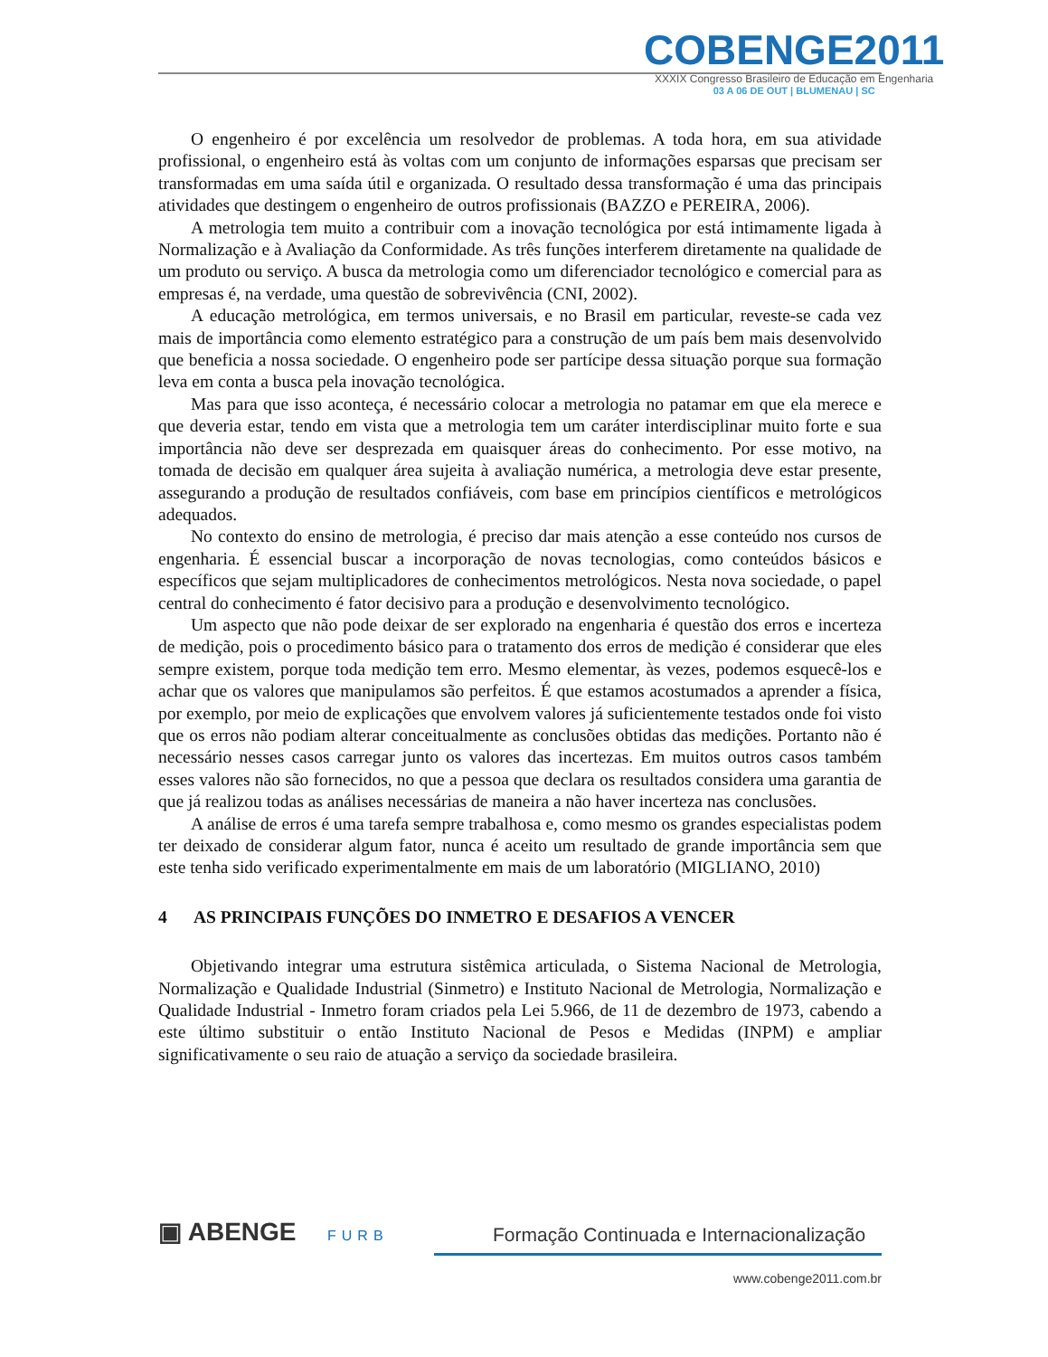COBENGE2011
XXXIX Congresso Brasileiro de Educação em Engenharia
03 A 06 DE OUT | BLUMENAU | SC
O engenheiro é por excelência um resolvedor de problemas. A toda hora, em sua atividade profissional, o engenheiro está às voltas com um conjunto de informações esparsas que precisam ser transformadas em uma saída útil e organizada. O resultado dessa transformação é uma das principais atividades que destingem o engenheiro de outros profissionais (BAZZO e PEREIRA, 2006).
A metrologia tem muito a contribuir com a inovação tecnológica por está intimamente ligada à Normalização e à Avaliação da Conformidade. As três funções interferem diretamente na qualidade de um produto ou serviço. A busca da metrologia como um diferenciador tecnológico e comercial para as empresas é, na verdade, uma questão de sobrevivência (CNI, 2002).
A educação metrológica, em termos universais, e no Brasil em particular, reveste-se cada vez mais de importância como elemento estratégico para a construção de um país bem mais desenvolvido que beneficia a nossa sociedade. O engenheiro pode ser partícipe dessa situação porque sua formação leva em conta a busca pela inovação tecnológica.
Mas para que isso aconteça, é necessário colocar a metrologia no patamar em que ela merece e que deveria estar, tendo em vista que a metrologia tem um caráter interdisciplinar muito forte e sua importância não deve ser desprezada em quaisquer áreas do conhecimento. Por esse motivo, na tomada de decisão em qualquer área sujeita à avaliação numérica, a metrologia deve estar presente, assegurando a produção de resultados confiáveis, com base em princípios científicos e metrológicos adequados.
No contexto do ensino de metrologia, é preciso dar mais atenção a esse conteúdo nos cursos de engenharia. É essencial buscar a incorporação de novas tecnologias, como conteúdos básicos e específicos que sejam multiplicadores de conhecimentos metrológicos. Nesta nova sociedade, o papel central do conhecimento é fator decisivo para a produção e desenvolvimento tecnológico.
Um aspecto que não pode deixar de ser explorado na engenharia é questão dos erros e incerteza de medição, pois o procedimento básico para o tratamento dos erros de medição é considerar que eles sempre existem, porque toda medição tem erro. Mesmo elementar, às vezes, podemos esquecê-los e achar que os valores que manipulamos são perfeitos. É que estamos acostumados a aprender a física, por exemplo, por meio de explicações que envolvem valores já suficientemente testados onde foi visto que os erros não podiam alterar conceitualmente as conclusões obtidas das medições. Portanto não é necessário nesses casos carregar junto os valores das incertezas. Em muitos outros casos também esses valores não são fornecidos, no que a pessoa que declara os resultados considera uma garantia de que já realizou todas as análises necessárias de maneira a não haver incerteza nas conclusões.
A análise de erros é uma tarefa sempre trabalhosa e, como mesmo os grandes especialistas podem ter deixado de considerar algum fator, nunca é aceito um resultado de grande importância sem que este tenha sido verificado experimentalmente em mais de um laboratório (MIGLIANO, 2010)
4 AS PRINCIPAIS FUNÇÕES DO INMETRO E DESAFIOS A VENCER
Objetivando integrar uma estrutura sistêmica articulada, o Sistema Nacional de Metrologia, Normalização e Qualidade Industrial (Sinmetro) e Instituto Nacional de Metrologia, Normalização e Qualidade Industrial - Inmetro foram criados pela Lei 5.966, de 11 de dezembro de 1973, cabendo a este último substituir o então Instituto Nacional de Pesos e Medidas (INPM) e ampliar significativamente o seu raio de atuação a serviço da sociedade brasileira.
▣ ABENGE FURB
Formação Continuada e Internacionalização
www.cobenge2011.com.br